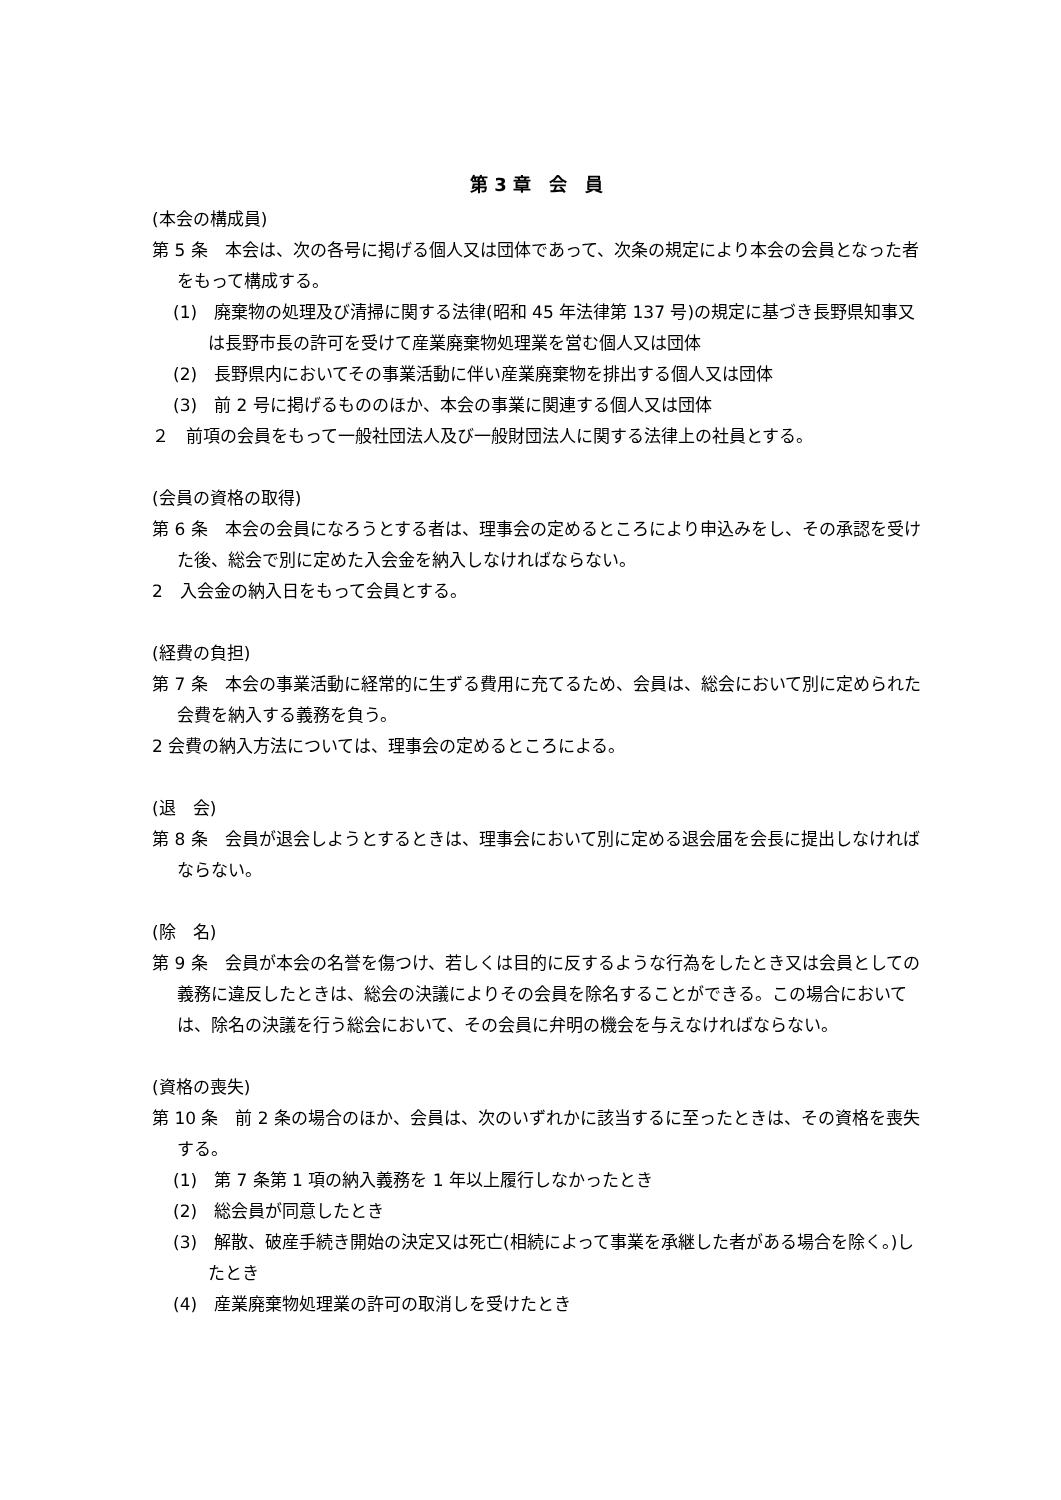第 3 章　会　員
(本会の構成員)
第 5 条　本会は、次の各号に掲げる個人又は団体であって、次条の規定により本会の会員となった者をもって構成する。
(1)　廃棄物の処理及び清掃に関する法律(昭和 45 年法律第 137 号)の規定に基づき長野県知事又は長野市長の許可を受けて産業廃棄物処理業を営む個人又は団体
(2)　長野県内においてその事業活動に伴い産業廃棄物を排出する個人又は団体
(3)　前 2 号に掲げるもののほか、本会の事業に関連する個人又は団体
２　前項の会員をもって一般社団法人及び一般財団法人に関する法律上の社員とする。
(会員の資格の取得)
第 6 条　本会の会員になろうとする者は、理事会の定めるところにより申込みをし、その承認を受けた後、総会で別に定めた入会金を納入しなければならない。
2　入会金の納入日をもって会員とする。
(経費の負担)
第 7 条　本会の事業活動に経常的に生ずる費用に充てるため、会員は、総会において別に定められた会費を納入する義務を負う。
2 会費の納入方法については、理事会の定めるところによる。
(退　会)
第 8 条　会員が退会しようとするときは、理事会において別に定める退会届を会長に提出しなければならない。
(除　名)
第 9 条　会員が本会の名誉を傷つけ、若しくは目的に反するような行為をしたとき又は会員としての義務に違反したときは、総会の決議によりその会員を除名することができる。この場合においては、除名の決議を行う総会において、その会員に弁明の機会を与えなければならない。
(資格の喪失)
第 10 条　前 2 条の場合のほか、会員は、次のいずれかに該当するに至ったときは、その資格を喪失する。
(1)　第 7 条第 1 項の納入義務を 1 年以上履行しなかったとき
(2)　総会員が同意したとき
(3)　解散、破産手続き開始の決定又は死亡(相続によって事業を承継した者がある場合を除く。)したとき
(4)　産業廃棄物処理業の許可の取消しを受けたとき